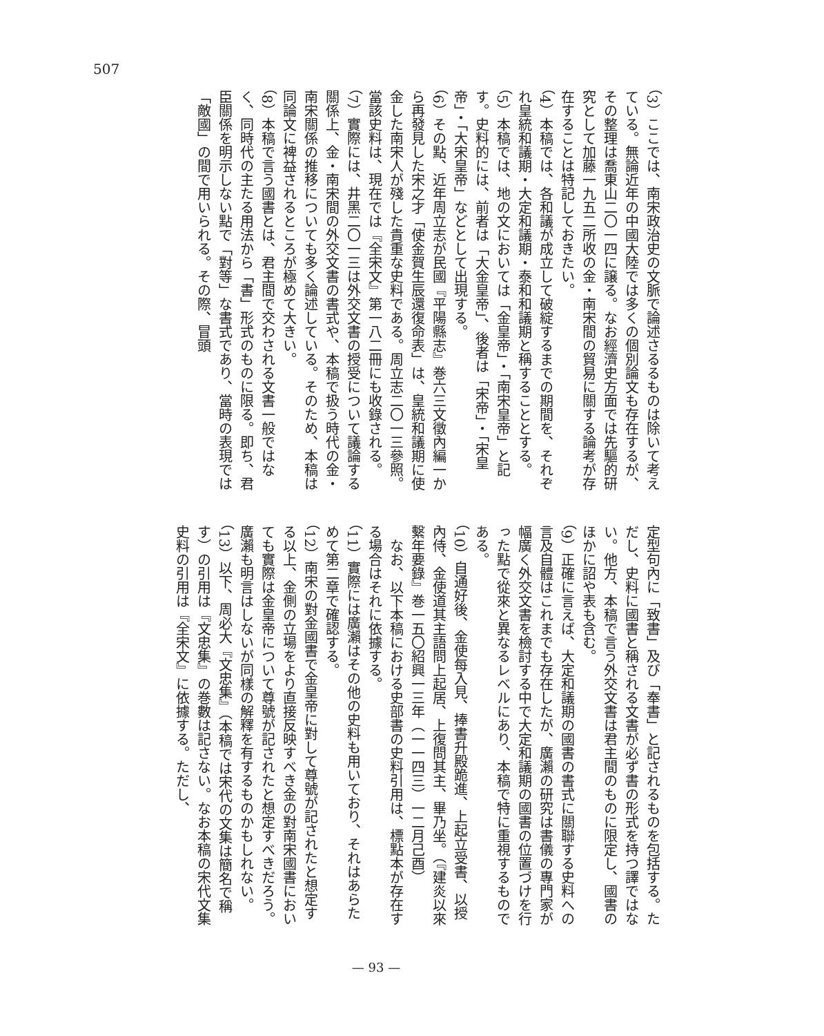507
（3）ここでは、南宋政治史の文脈で論述さるるものは除いて考えている。無論近年の中國大陸では多くの個別論文も存在するが、その整理は喬東山二〇一四に譲る。なお經濟史方面では先驅的研究として加藤一九五二所收の金・南宋間の貿易に關する論考が存在することは特記しておきたい。
（4）本稿では、各和議が成立して破綻するまでの期間を、それぞれ皇統和議期・大定和議期・泰和和議期と稱することとする。
（5）本稿では、地の文においては「金皇帝」・「南宋皇帝」と記す。史料的には、前者は「大金皇帝」、後者は「宋帝」・「宋皇帝」・「大宋皇帝」などとして出現する。
（6）その點、近年周立志が民國『平陽縣志』巻六三文徵內編一から再發見した宋之才「使金賀生辰還復命表」は、皇統和議期に使金した南宋人が殘した貴重な史料である。周立志二〇一三參照。當該史料は、現在では『全宋文』第一八二冊にも收錄される。
（7）實際には、井黑二〇一三は外交文書の授受について議論する關係上、金・南宋間の外交文書の書式や、本稿で扱う時代の金・南宋關係の推移についても多く論述している。そのため、本稿は同論文に裨益されるところが極めて大きい。
（8）本稿で言う國書とは、君主間で交わされる文書一般ではなく、同時代の主たる用法から「書」形式のものに限る。即ち、君臣關係を明示しない點で「對等」な書式であり、當時の表現では「敵國」の間で用いられる。その際、冒頭
定型句內に「致書」及び「奉書」と記されるものを包括する。ただし、史料に國書と稱される文書が必ず書の形式を持つ譯ではない。他方、本稿で言う外交文書は君主間のものに限定し、國書のほかに詔や表も含む。
（9）正確に言えば、大定和議期の國書の書式に關聯する史料への言及自體はこれまでも存在したが、廣瀨の研究は書儀の專門家が幅廣く外交文書を檢討する中で大定和議期の國書の位置づけを行った點で從來と異なるレベルにあり、本稿で特に重視するものである。
（10）自通好後、金使每入見、捧書升殿跪進、上起立受書、以授內侍、金使道其主語問上起居、上復問其主、畢乃坐。（『建炎以來繫年要錄』巻一五〇紹興一三年（一一四三）一二月己酉）
　なお、以下本稿における史部書の史料引用は、標點本が存在する場合はそれに依據する。
（11）實際には廣瀨はその他の史料も用いており、それはあらためて第二章で確認する。
（12）南宋の對金國書で金皇帝に對して尊號が記されたと想定する以上、金側の立場をより直接反映すべき金の對南宋國書においても實際は金皇帝について尊號が記されたと想定すべきだろう。廣瀨も明言はしないが同樣の解釋を有するものかもしれない。
（13）以下、周必大『文忠集』（本稿では宋代の文集は簡名で稱す）の引用は『文忠集』の巻數は記さない。なお本稿の宋代文集史料の引用は『全宋文』に依據する。ただし、
— 93 —